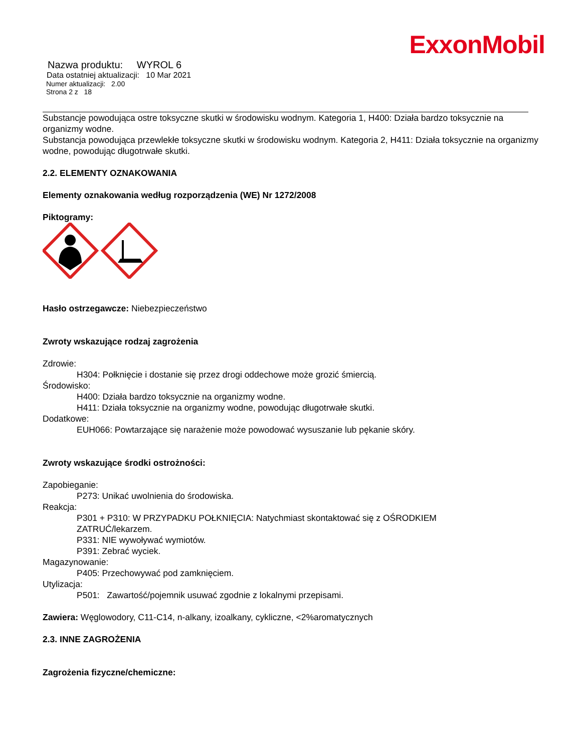ExxonMobil
Nazwa produktu: WYROL 6
Data ostatniej aktualizacji: 10 Mar 2021
Numer aktualizacji: 2.00
Strona 2 z 18
Substancje powodująca ostre toksyczne skutki w środowisku wodnym. Kategoria 1, H400: Działa bardzo toksycznie na organizmy wodne.
Substancja powodująca przewlekłe toksyczne skutki w środowisku wodnym. Kategoria 2, H411: Działa toksycznie na organizmy wodne, powodując długotrwałe skutki.
2.2. ELEMENTY OZNAKOWANIA
Elementy oznakowania według rozporządzenia (WE) Nr 1272/2008
Piktogramy:
Hasło ostrzegawcze: Niebezpieczeństwo
Zwroty wskazujące rodzaj zagrożenia
Zdrowie:
H304: Połknięcie i dostanie się przez drogi oddechowe może grozić śmiercią.
Środowisko:
H400: Działa bardzo toksycznie na organizmy wodne.
H411: Działa toksycznie na organizmy wodne, powodując długotrwałe skutki.
Dodatkowe:
EUH066: Powtarzające się narażenie może powodować wysuszanie lub pękanie skóry.
Zwroty wskazujące środki ostrożności:
Zapobieganie:
P273: Unikać uwolnienia do środowiska.
Reakcja:
P301 + P310: W PRZYPADKU POŁKNIĘCIA: Natychmiast skontaktować się z OŚRODKIEM
ZATRUĆ/lekarzem.
P331: NIE wywoływać wymiotów.
P391: Zebrać wyciek.
Magazynowanie:
P405: Przechowywać pod zamknięciem.
Utylizacja:
P501: Zawartość/pojemnik usuwać zgodnie z lokalnymi przepisami.
Zawiera: Węglowodory, C11-C14, n-alkany, izoalkany, cykliczne, <2%aromatycznych
2.3. INNE ZAGROŻENIA
Zagrożenia fizyczne/chemiczne: